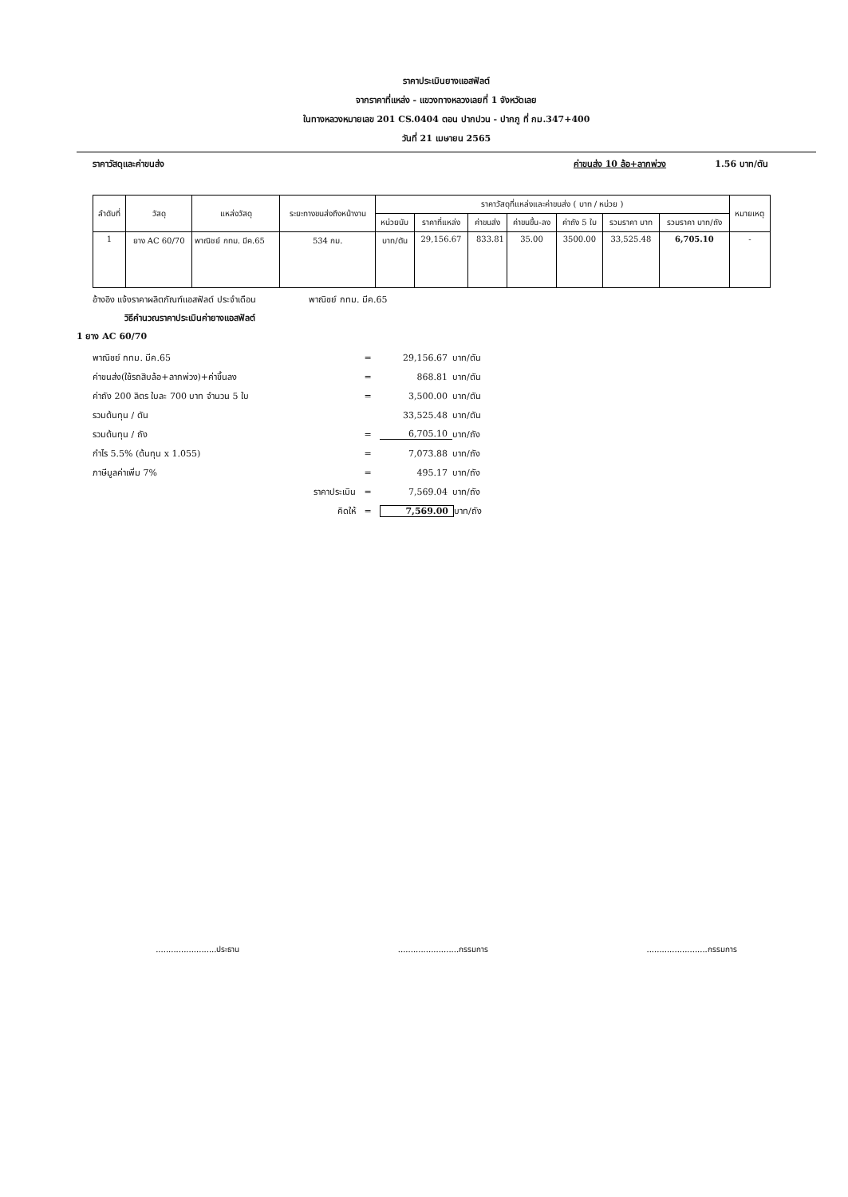ราคาประเมินยางแอสฟัลต์
จากราคาที่แหล่ง - แขวงทางหลวงเลยที่ 1 จังหวัดเลย
ในทางหลวงหมายเลข 201 CS.0404 ตอน ปากปวน - ปากภู ที่ กม.347+400
วันที่ 21 เมษายน 2565
ราคาวัสดุและค่าขนส่ง ค่าขนส่ง 10 ล้อ+ลากพ่วง 1.56 บาท/ตัน
| ลำดับที่ | วัสดุ | แหล่งวัสดุ | ระยะทางขนส่งถึงหน้างาน | ราคาวัสดุที่แหล่งและค่าขนส่ง ( บาท / หน่วย ) | | | | | | | หมายเหตุ |
| --- | --- | --- | --- | --- | --- | --- | --- | --- | --- | --- | --- |
| | | | | หน่วยนับ | ราคาที่แหล่ง | ค่าขนส่ง | ค่าขนขึ้น-ลง | ค่าถัง 5 ใบ | รวมราคา บาท | รวมราคา บาท/ถัง | |
| 1 | ยาง AC 60/70 | พาณิชย์ กทม. มีค.65 | 534 กม. | บาท/ตัน | 29,156.67 | 833.81 | 35.00 | 3500.00 | 33,525.48 | 6,705.10 | - |
อ้างอิง แจ้งราคาผลิตภัณฑ์แอสฟัลต์ ประจำเดือน พาณิชย์ กทม. มีค.65
วิธีคำนวณราคาประเมินค่ายางแอสฟัลต์
1 ยาง AC 60/70
พาณิชย์ กทม. มีค.65 = 29,156.67 บาท/ตัน
ค่าขนส่ง(ใช้รถสิบล้อ+ลากพ่วง)+ค่าขึ้นลง = 868.81 บาท/ตัน
ค่าถัง 200 ลิตร ใบละ 700 บาท จำนวน 5 ใบ = 3,500.00 บาท/ตัน
รวมต้นทุน / ตัน 33,525.48 บาท/ตัน
รวมต้นทุน / ถัง = 6,705.10 บาท/ถัง
กำไร 5.5% (ต้นทุน x 1.055) = 7,073.88 บาท/ถัง
ภาษีมูลค่าเพิ่ม 7% = 495.17 บาท/ถัง
ราคาประเมิน = 7,569.04 บาท/ถัง
คิดให้ = 7,569.00 บาท/ถัง
........................ประธาน........................กรรมการ........................กรรมการ